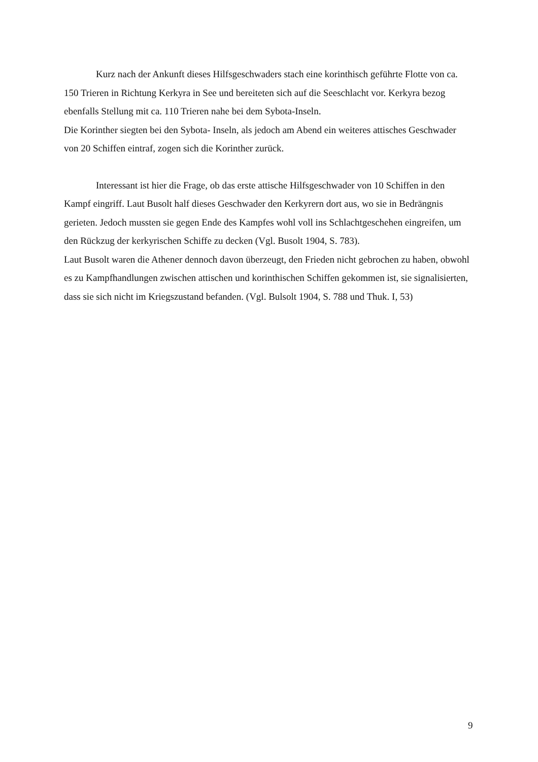Kurz nach der Ankunft dieses Hilfsgeschwaders stach eine korinthisch geführte Flotte von ca. 150 Trieren in Richtung Kerkyra in See und bereiteten sich auf die Seeschlacht vor. Kerkyra bezog ebenfalls Stellung mit ca. 110 Trieren nahe bei dem Sybota-Inseln.
Die Korinther siegten bei den Sybota- Inseln, als jedoch am Abend ein weiteres attisches Geschwader von 20 Schiffen eintraf, zogen sich die Korinther zurück.
Interessant ist hier die Frage, ob das erste attische Hilfsgeschwader von 10 Schiffen in den Kampf eingriff. Laut Busolt half dieses Geschwader den Kerkyrern dort aus, wo sie in Bedrängnis gerieten. Jedoch mussten sie gegen Ende des Kampfes wohl voll ins Schlachtgeschehen eingreifen, um den Rückzug der kerkyrischen Schiffe zu decken (Vgl. Busolt 1904, S. 783).
Laut Busolt waren die Athener dennoch davon überzeugt, den Frieden nicht gebrochen zu haben, obwohl es zu Kampfhandlungen zwischen attischen und korinthischen Schiffen gekommen ist, sie signalisierten, dass sie sich nicht im Kriegszustand befanden. (Vgl. Bulsolt 1904, S. 788 und Thuk. I, 53)
9